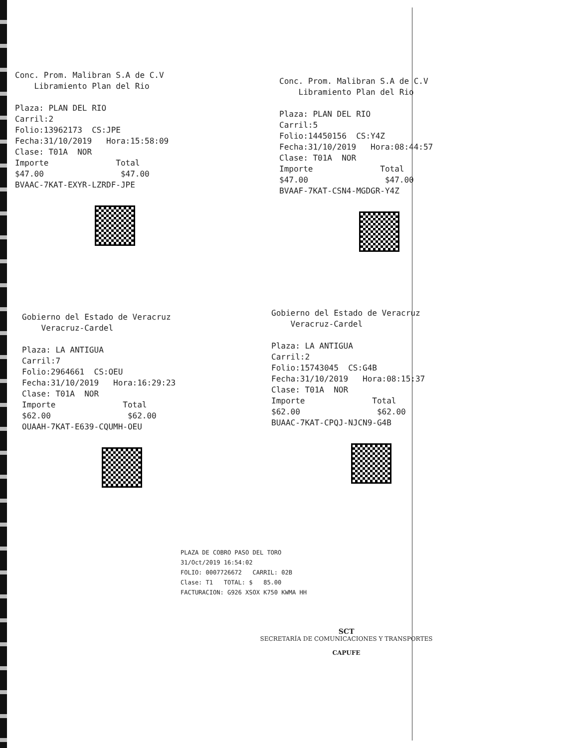Conc. Prom. Malibran S.A de C.V Libramiento Plan del Rio Plaza: PLAN DEL RIO Carril:2 Folio:13962173 CS:JPE Fecha:31/10/2019 Hora:15:58:09 Clase: T01A NOR Importe Total $47.00 $47.00 BVAAC-7KAT-EXYR-LZRDF-JPE
Conc. Prom. Malibran S.A de C.V Libramiento Plan del Rio Plaza: PLAN DEL RIO Carril:5 Folio:14450156 CS:Y4Z Fecha:31/10/2019 Hora:08:44:57 Clase: T01A NOR Importe Total $47.00 $47.00 BVAAF-7KAT-CSN4-MGDGR-Y4Z
Gobierno del Estado de Veracruz Veracruz-Cardel Plaza: LA ANTIGUA Carril:7 Folio:2964661 CS:OEU Fecha:31/10/2019 Hora:16:29:23 Clase: T01A NOR Importe Total $62.00 $62.00 OUAAH-7KAT-E639-CQUMH-OEU
Gobierno del Estado de Veracruz Veracruz-Cardel Plaza: LA ANTIGUA Carril:2 Folio:15743045 CS:G4B Fecha:31/10/2019 Hora:08:15:37 Clase: T01A NOR Importe Total $62.00 $62.00 BUAAC-7KAT-CPQJ-NJCN9-G4B
PLAZA DE COBRO PASO DEL TORO 31/Oct/2019 16:54:02 FOLIO: 0007726672 CARRIL: 02B Clase: T1 TOTAL: $ 85.00 FACTURACION: G926 XSOX K750 KWMA HH
SCT
SECRETARÍA DE COMUNICACIONES Y TRANSPORTES
CAPUFE